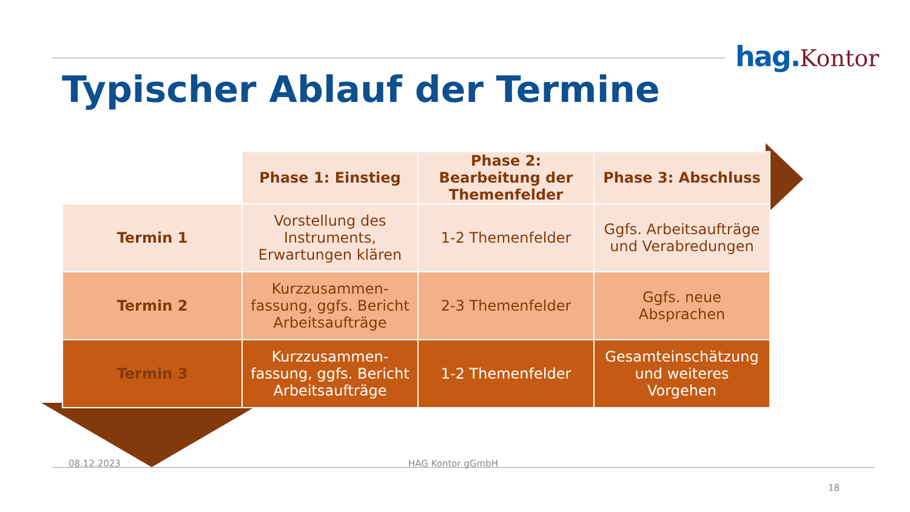hag.Kontor
Typischer Ablauf der Termine
| | Phase 1: Einstieg | Phase 2: Bearbeitung der Themenfelder | Phase 3: Abschluss |
| Termin 1 | Vorstellung des Instruments, Erwartungen klären | 1-2 Themenfelder | Ggfs. Arbeitsaufträge und Verabredungen |
| Termin 2 | Kurzzusammen-fassung, ggfs. Bericht Arbeitsaufträge | 2-3 Themenfelder | Ggfs. neue Absprachen |
| Termin 3 | Kurzzusammen-fassung, ggfs. Bericht Arbeitsaufträge | 1-2 Themenfelder | Gesamteinschätzung und weiteres Vorgehen |
08.12.2023 HAG Kontor gGmbH
18